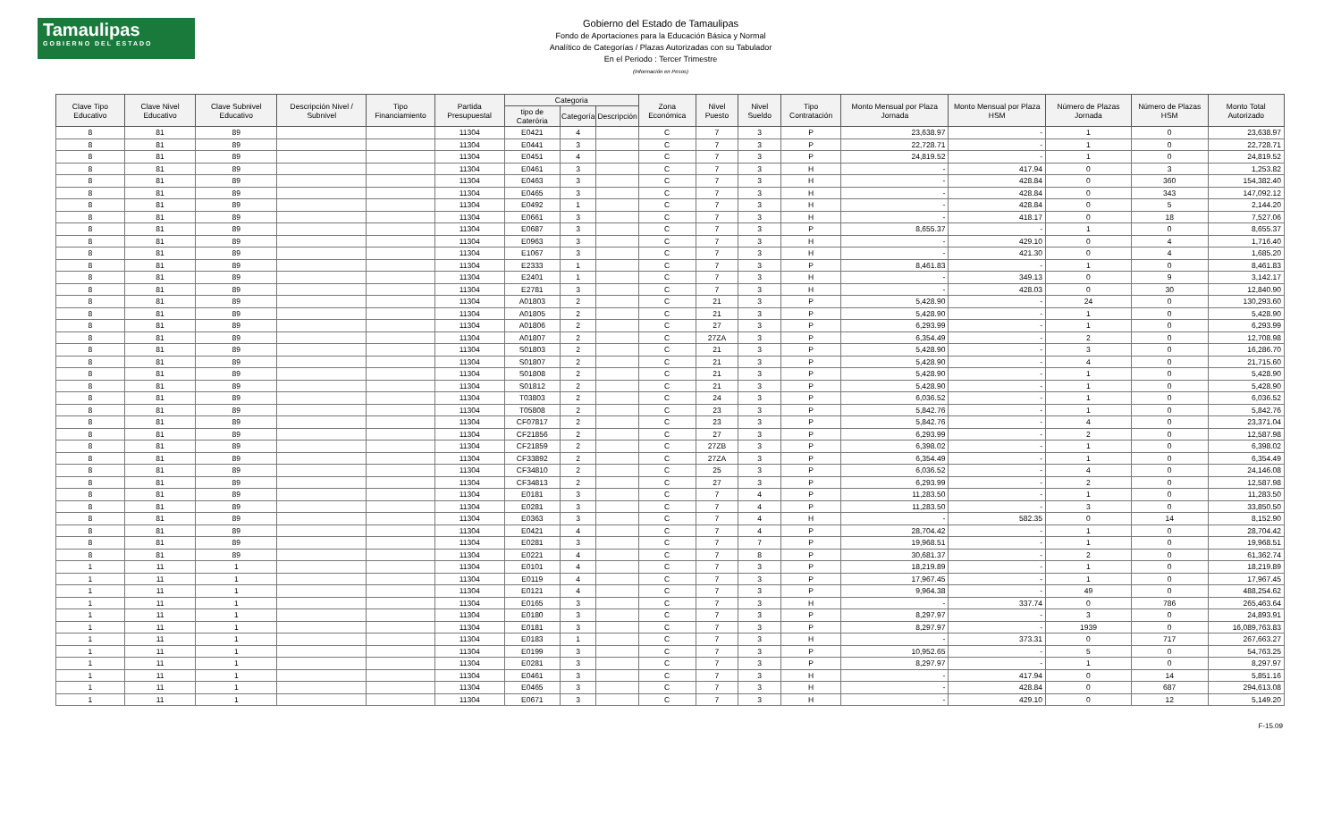Tamaulipas
GOBIERNO DEL ESTADO
Gobierno del Estado de Tamaulipas
Fondo de Aportaciones para la Educación Básica y Normal
Analítico de Categorías / Plazas Autorizadas con su Tabulador
En el Periodo : Tercer Trimestre
(Información en Pesos)
| Clave Tipo Educativo | Clave Nivel Educativo | Clave Subnivel Educativo | Descripción Nivel / Subnivel | Tipo Financiamiento | Partida Presupuestal | Categoria | | | Zona Económica | Nivel Puesto | Nivel Sueldo | Tipo Contratación | Monto Mensual por Plaza Jornada | Monto Mensual por Plaza HSM | Número de Plazas Jornada | Número de Plazas HSM | Monto Total Autorizado |
| --- | --- | --- | --- | --- | --- | --- | --- | --- | --- | --- | --- | --- | --- | --- | --- | --- | --- |
| | | | | | | tipo de Caterória | Categoría | Descripción | | | | | | | | | |
| 8 | 81 | 89 | | | 11304 | E0421 | 4 | | C | 7 | 3 | P | 23,638.97 | - | 1 | 0 | 23,638.97 |
| 8 | 81 | 89 | | | 11304 | E0441 | 3 | | C | 7 | 3 | P | 22,728.71 | - | 1 | 0 | 22,728.71 |
| 8 | 81 | 89 | | | 11304 | E0451 | 4 | | C | 7 | 3 | P | 24,819.52 | - | 1 | 0 | 24,819.52 |
| 8 | 81 | 89 | | | 11304 | E0461 | 3 | | C | 7 | 3 | H | - | 417.94 | 0 | 3 | 1,253.82 |
| 8 | 81 | 89 | | | 11304 | E0463 | 3 | | C | 7 | 3 | H | - | 428.84 | 0 | 360 | 154,382.40 |
| 8 | 81 | 89 | | | 11304 | E0465 | 3 | | C | 7 | 3 | H | - | 428.84 | 0 | 343 | 147,092.12 |
| 8 | 81 | 89 | | | 11304 | E0492 | 1 | | C | 7 | 3 | H | - | 428.84 | 0 | 5 | 2,144.20 |
| 8 | 81 | 89 | | | 11304 | E0661 | 3 | | C | 7 | 3 | H | - | 418.17 | 0 | 18 | 7,527.06 |
| 8 | 81 | 89 | | | 11304 | E0687 | 3 | | C | 7 | 3 | P | 8,655.37 | - | 1 | 0 | 8,655.37 |
| 8 | 81 | 89 | | | 11304 | E0963 | 3 | | C | 7 | 3 | H | - | 429.10 | 0 | 4 | 1,716.40 |
| 8 | 81 | 89 | | | 11304 | E1067 | 3 | | C | 7 | 3 | H | - | 421.30 | 0 | 4 | 1,685.20 |
| 8 | 81 | 89 | | | 11304 | E2333 | 1 | | C | 7 | 3 | P | 8,461.83 | - | 1 | 0 | 8,461.83 |
| 8 | 81 | 89 | | | 11304 | E2401 | 1 | | C | 7 | 3 | H | - | 349.13 | 0 | 9 | 3,142.17 |
| 8 | 81 | 89 | | | 11304 | E2781 | 3 | | C | 7 | 3 | H | - | 428.03 | 0 | 30 | 12,840.90 |
| 8 | 81 | 89 | | | 11304 | A01803 | 2 | | C | 21 | 3 | P | 5,428.90 | - | 24 | 0 | 130,293.60 |
| 8 | 81 | 89 | | | 11304 | A01805 | 2 | | C | 21 | 3 | P | 5,428.90 | - | 1 | 0 | 5,428.90 |
| 8 | 81 | 89 | | | 11304 | A01806 | 2 | | C | 27 | 3 | P | 6,293.99 | - | 1 | 0 | 6,293.99 |
| 8 | 81 | 89 | | | 11304 | A01807 | 2 | | C | 27ZA | 3 | P | 6,354.49 | - | 2 | 0 | 12,708.98 |
| 8 | 81 | 89 | | | 11304 | S01803 | 2 | | C | 21 | 3 | P | 5,428.90 | - | 3 | 0 | 16,286.70 |
| 8 | 81 | 89 | | | 11304 | S01807 | 2 | | C | 21 | 3 | P | 5,428.90 | - | 4 | 0 | 21,715.60 |
| 8 | 81 | 89 | | | 11304 | S01808 | 2 | | C | 21 | 3 | P | 5,428.90 | - | 1 | 0 | 5,428.90 |
| 8 | 81 | 89 | | | 11304 | S01812 | 2 | | C | 21 | 3 | P | 5,428.90 | - | 1 | 0 | 5,428.90 |
| 8 | 81 | 89 | | | 11304 | T03803 | 2 | | C | 24 | 3 | P | 6,036.52 | - | 1 | 0 | 6,036.52 |
| 8 | 81 | 89 | | | 11304 | T05808 | 2 | | C | 23 | 3 | P | 5,842.76 | - | 1 | 0 | 5,842.76 |
| 8 | 81 | 89 | | | 11304 | CF07817 | 2 | | C | 23 | 3 | P | 5,842.76 | - | 4 | 0 | 23,371.04 |
| 8 | 81 | 89 | | | 11304 | CF21856 | 2 | | C | 27 | 3 | P | 6,293.99 | - | 2 | 0 | 12,587.98 |
| 8 | 81 | 89 | | | 11304 | CF21859 | 2 | | C | 27ZB | 3 | P | 6,398.02 | - | 1 | 0 | 6,398.02 |
| 8 | 81 | 89 | | | 11304 | CF33892 | 2 | | C | 27ZA | 3 | P | 6,354.49 | - | 1 | 0 | 6,354.49 |
| 8 | 81 | 89 | | | 11304 | CF34810 | 2 | | C | 25 | 3 | P | 6,036.52 | - | 4 | 0 | 24,146.08 |
| 8 | 81 | 89 | | | 11304 | CF34813 | 2 | | C | 27 | 3 | P | 6,293.99 | - | 2 | 0 | 12,587.98 |
| 8 | 81 | 89 | | | 11304 | E0181 | 3 | | C | 7 | 4 | P | 11,283.50 | - | 1 | 0 | 11,283.50 |
| 8 | 81 | 89 | | | 11304 | E0281 | 3 | | C | 7 | 4 | P | 11,283.50 | - | 3 | 0 | 33,850.50 |
| 8 | 81 | 89 | | | 11304 | E0363 | 3 | | C | 7 | 4 | H | - | 582.35 | 0 | 14 | 8,152.90 |
| 8 | 81 | 89 | | | 11304 | E0421 | 4 | | C | 7 | 4 | P | 28,704.42 | - | 1 | 0 | 28,704.42 |
| 8 | 81 | 89 | | | 11304 | E0281 | 3 | | C | 7 | 7 | P | 19,968.51 | - | 1 | 0 | 19,968.51 |
| 8 | 81 | 89 | | | 11304 | E0221 | 4 | | C | 7 | 8 | P | 30,681.37 | - | 2 | 0 | 61,362.74 |
| 1 | 11 | 1 | | | 11304 | E0101 | 4 | | C | 7 | 3 | P | 18,219.89 | - | 1 | 0 | 18,219.89 |
| 1 | 11 | 1 | | | 11304 | E0119 | 4 | | C | 7 | 3 | P | 17,967.45 | - | 1 | 0 | 17,967.45 |
| 1 | 11 | 1 | | | 11304 | E0121 | 4 | | C | 7 | 3 | P | 9,964.38 | - | 49 | 0 | 488,254.62 |
| 1 | 11 | 1 | | | 11304 | E0165 | 3 | | C | 7 | 3 | H | - | 337.74 | 0 | 786 | 265,463.64 |
| 1 | 11 | 1 | | | 11304 | E0180 | 3 | | C | 7 | 3 | P | 8,297.97 | - | 3 | 0 | 24,893.91 |
| 1 | 11 | 1 | | | 11304 | E0181 | 3 | | C | 7 | 3 | P | 8,297.97 | - | 1939 | 0 | 16,089,763.83 |
| 1 | 11 | 1 | | | 11304 | E0183 | 1 | | C | 7 | 3 | H | - | 373.31 | 0 | 717 | 267,663.27 |
| 1 | 11 | 1 | | | 11304 | E0199 | 3 | | C | 7 | 3 | P | 10,952.65 | - | 5 | 0 | 54,763.25 |
| 1 | 11 | 1 | | | 11304 | E0281 | 3 | | C | 7 | 3 | P | 8,297.97 | - | 1 | 0 | 8,297.97 |
| 1 | 11 | 1 | | | 11304 | E0461 | 3 | | C | 7 | 3 | H | - | 417.94 | 0 | 14 | 5,851.16 |
| 1 | 11 | 1 | | | 11304 | E0465 | 3 | | C | 7 | 3 | H | - | 428.84 | 0 | 687 | 294,613.08 |
| 1 | 11 | 1 | | | 11304 | E0671 | 3 | | C | 7 | 3 | H | - | 429.10 | 0 | 12 | 5,149.20 |
F-15.09